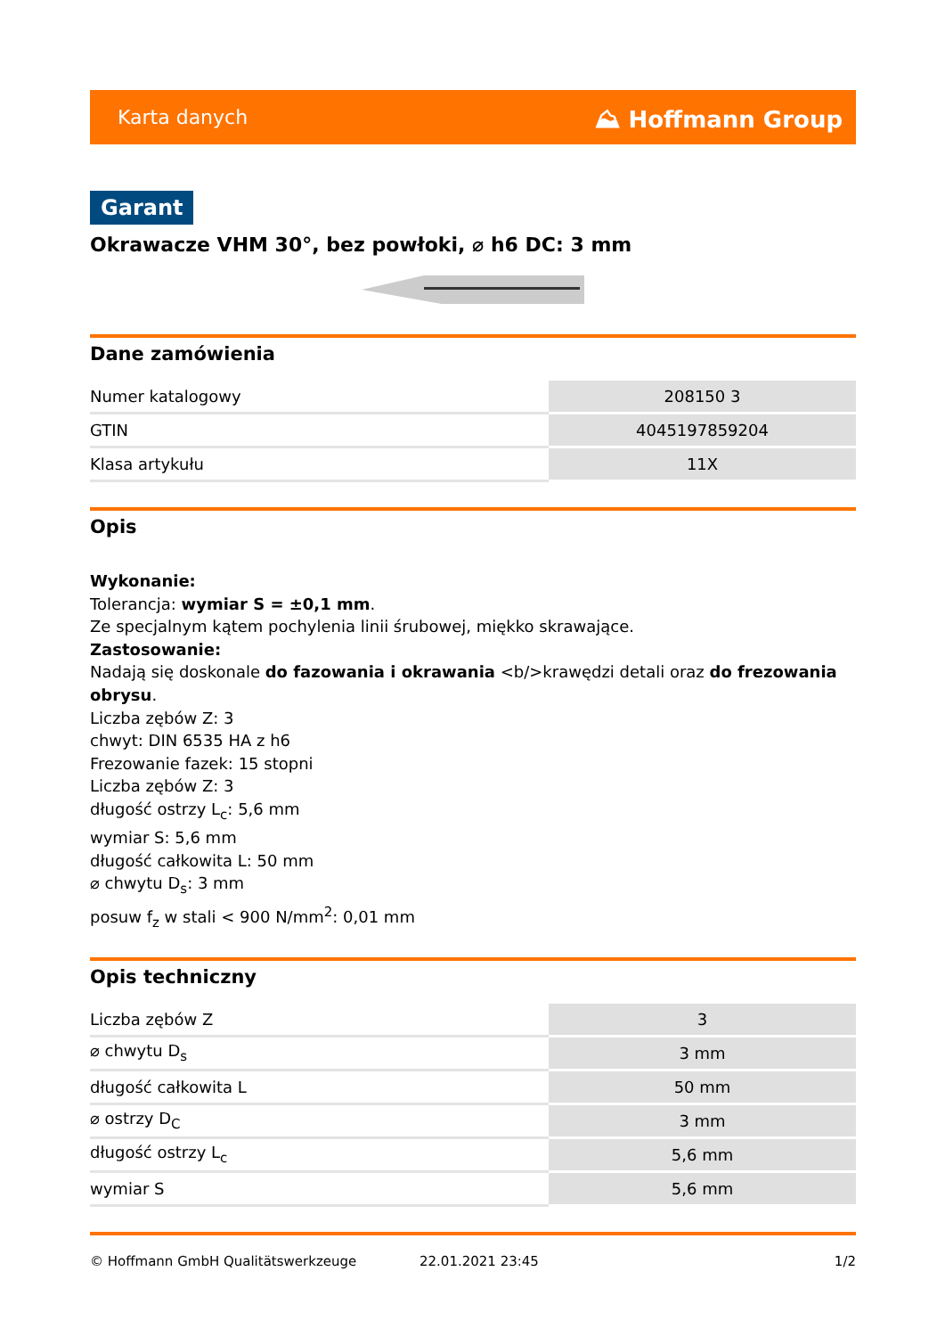Karta danych ⛰ Hoffmann Group
Garant
Okrawacze VHM 30°, bez powłoki, ⌀ h6 DC: 3 mm
Dane zamówienia
| Numer katalogowy | 208150 3 |
| GTIN | 4045197859204 |
| Klasa artykułu | 11X |
Opis
Wykonanie:
Tolerancja: wymiar S = ±0,1 mm.
Ze specjalnym kątem pochylenia linii śrubowej, miękko skrawające.
Zastosowanie:
Nadają się doskonale do fazowania i okrawania <b/>krawędzi detali oraz do frezowania obrysu.
Liczba zębów Z: 3
chwyt: DIN 6535 HA z h6
Frezowanie fazek: 15 stopni
Liczba zębów Z: 3
długość ostrzy L<sub>c</sub>: 5,6 mm
wymiar S: 5,6 mm
długość całkowita L: 50 mm
⌀ chwytu D<sub>s</sub>: 3 mm
posuw f<sub>z</sub> w stali < 900 N/mm<sup>2</sup>: 0,01 mm
Opis techniczny
| Liczba zębów Z | 3 |
| ⌀ chwytu D<sub>s</sub> | 3 mm |
| długość całkowita L | 50 mm |
| ⌀ ostrzy D<sub>C</sub> | 3 mm |
| długość ostrzy L<sub>c</sub> | 5,6 mm |
| wymiar S | 5,6 mm |
© Hoffmann GmbH Qualitätswerkzeuge 22.01.2021 23:45 1/2